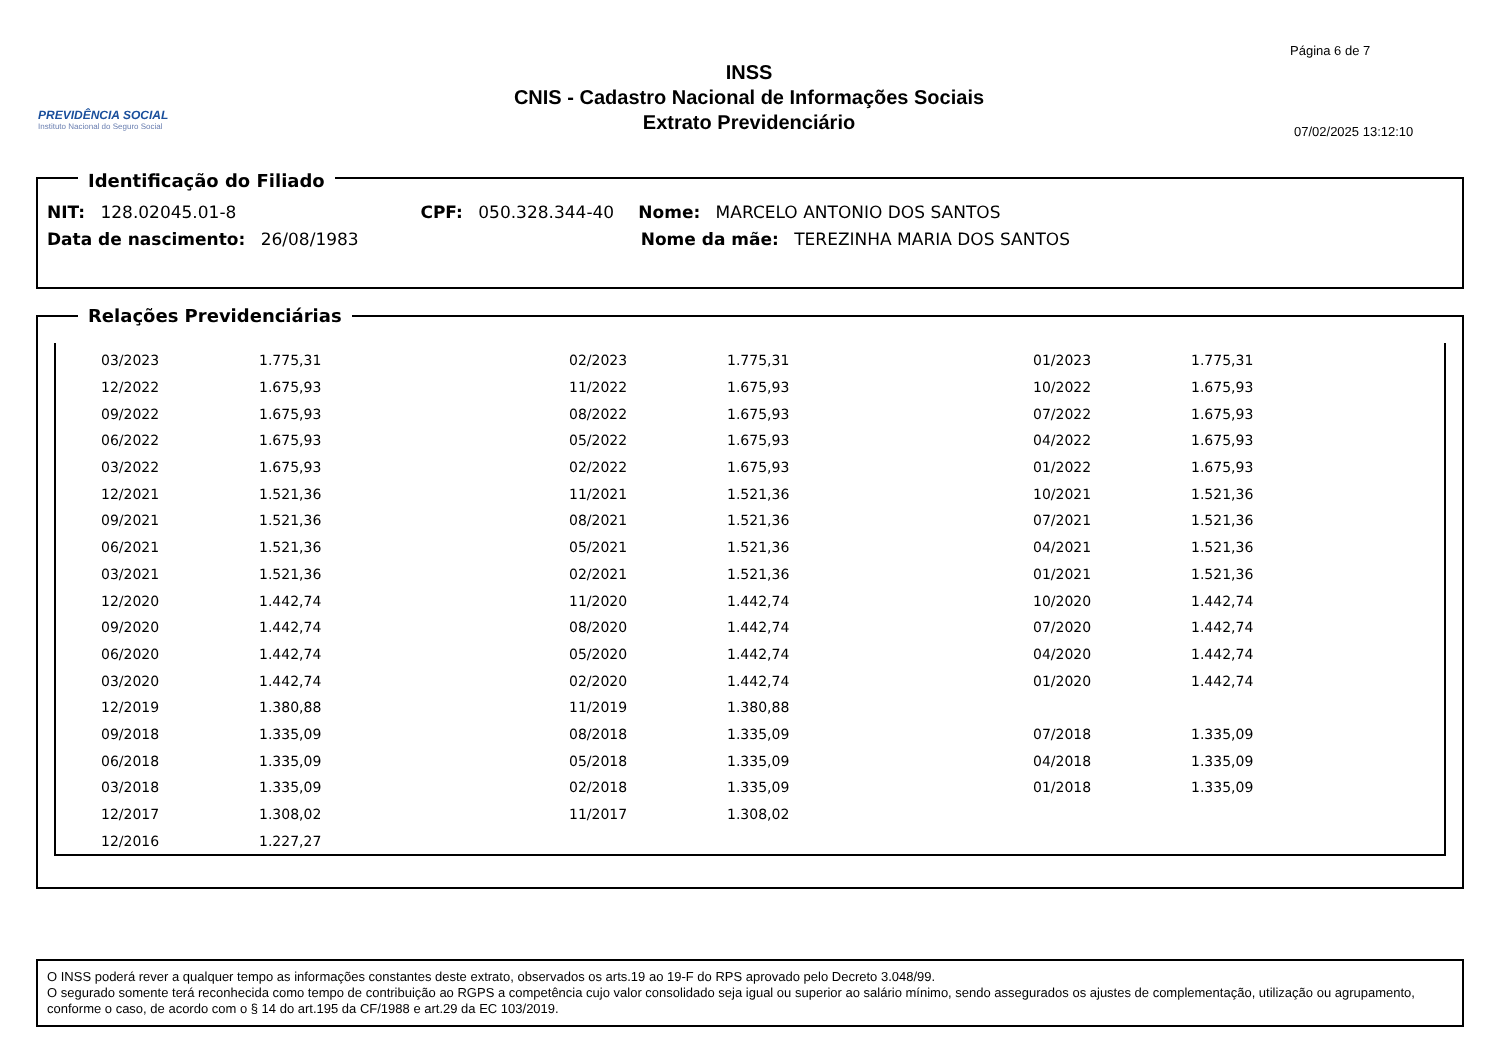PREVIDÊNCIA SOCIAL
Instituto Nacional do Seguro Social
INSS
CNIS - Cadastro Nacional de Informações Sociais
Extrato Previdenciário
Página 6 de 7
07/02/2025 13:12:10
Identificação do Filiado
NIT: 128.02045.01-8 CPF: 050.328.344-40 Nome: MARCELO ANTONIO DOS SANTOS
Data de nascimento: 26/08/1983 Nome da mãe: TEREZINHA MARIA DOS SANTOS
Relações Previdenciárias
| | 03/2023 | 1.775,31 | 02/2023 | 1.775,31 | 01/2023 | 1.775,31 |
| | 12/2022 | 1.675,93 | 11/2022 | 1.675,93 | 10/2022 | 1.675,93 |
| | 09/2022 | 1.675,93 | 08/2022 | 1.675,93 | 07/2022 | 1.675,93 |
| | 06/2022 | 1.675,93 | 05/2022 | 1.675,93 | 04/2022 | 1.675,93 |
| | 03/2022 | 1.675,93 | 02/2022 | 1.675,93 | 01/2022 | 1.675,93 |
| | 12/2021 | 1.521,36 | 11/2021 | 1.521,36 | 10/2021 | 1.521,36 |
| | 09/2021 | 1.521,36 | 08/2021 | 1.521,36 | 07/2021 | 1.521,36 |
| | 06/2021 | 1.521,36 | 05/2021 | 1.521,36 | 04/2021 | 1.521,36 |
| | 03/2021 | 1.521,36 | 02/2021 | 1.521,36 | 01/2021 | 1.521,36 |
| | 12/2020 | 1.442,74 | 11/2020 | 1.442,74 | 10/2020 | 1.442,74 |
| | 09/2020 | 1.442,74 | 08/2020 | 1.442,74 | 07/2020 | 1.442,74 |
| | 06/2020 | 1.442,74 | 05/2020 | 1.442,74 | 04/2020 | 1.442,74 |
| | 03/2020 | 1.442,74 | 02/2020 | 1.442,74 | 01/2020 | 1.442,74 |
| | 12/2019 | 1.380,88 | 11/2019 | 1.380,88 | | |
| | 09/2018 | 1.335,09 | 08/2018 | 1.335,09 | 07/2018 | 1.335,09 |
| | 06/2018 | 1.335,09 | 05/2018 | 1.335,09 | 04/2018 | 1.335,09 |
| | 03/2018 | 1.335,09 | 02/2018 | 1.335,09 | 01/2018 | 1.335,09 |
| | 12/2017 | 1.308,02 | 11/2017 | 1.308,02 | | |
| | 12/2016 | 1.227,27 | | | | |
O INSS poderá rever a qualquer tempo as informações constantes deste extrato, observados os arts.19 ao 19-F do RPS aprovado pelo Decreto 3.048/99.
O segurado somente terá reconhecida como tempo de contribuição ao RGPS a competência cujo valor consolidado seja igual ou superior ao salário mínimo, sendo assegurados os ajustes de complementação, utilização ou agrupamento, conforme o caso, de acordo com o § 14 do art.195 da CF/1988 e art.29 da EC 103/2019.